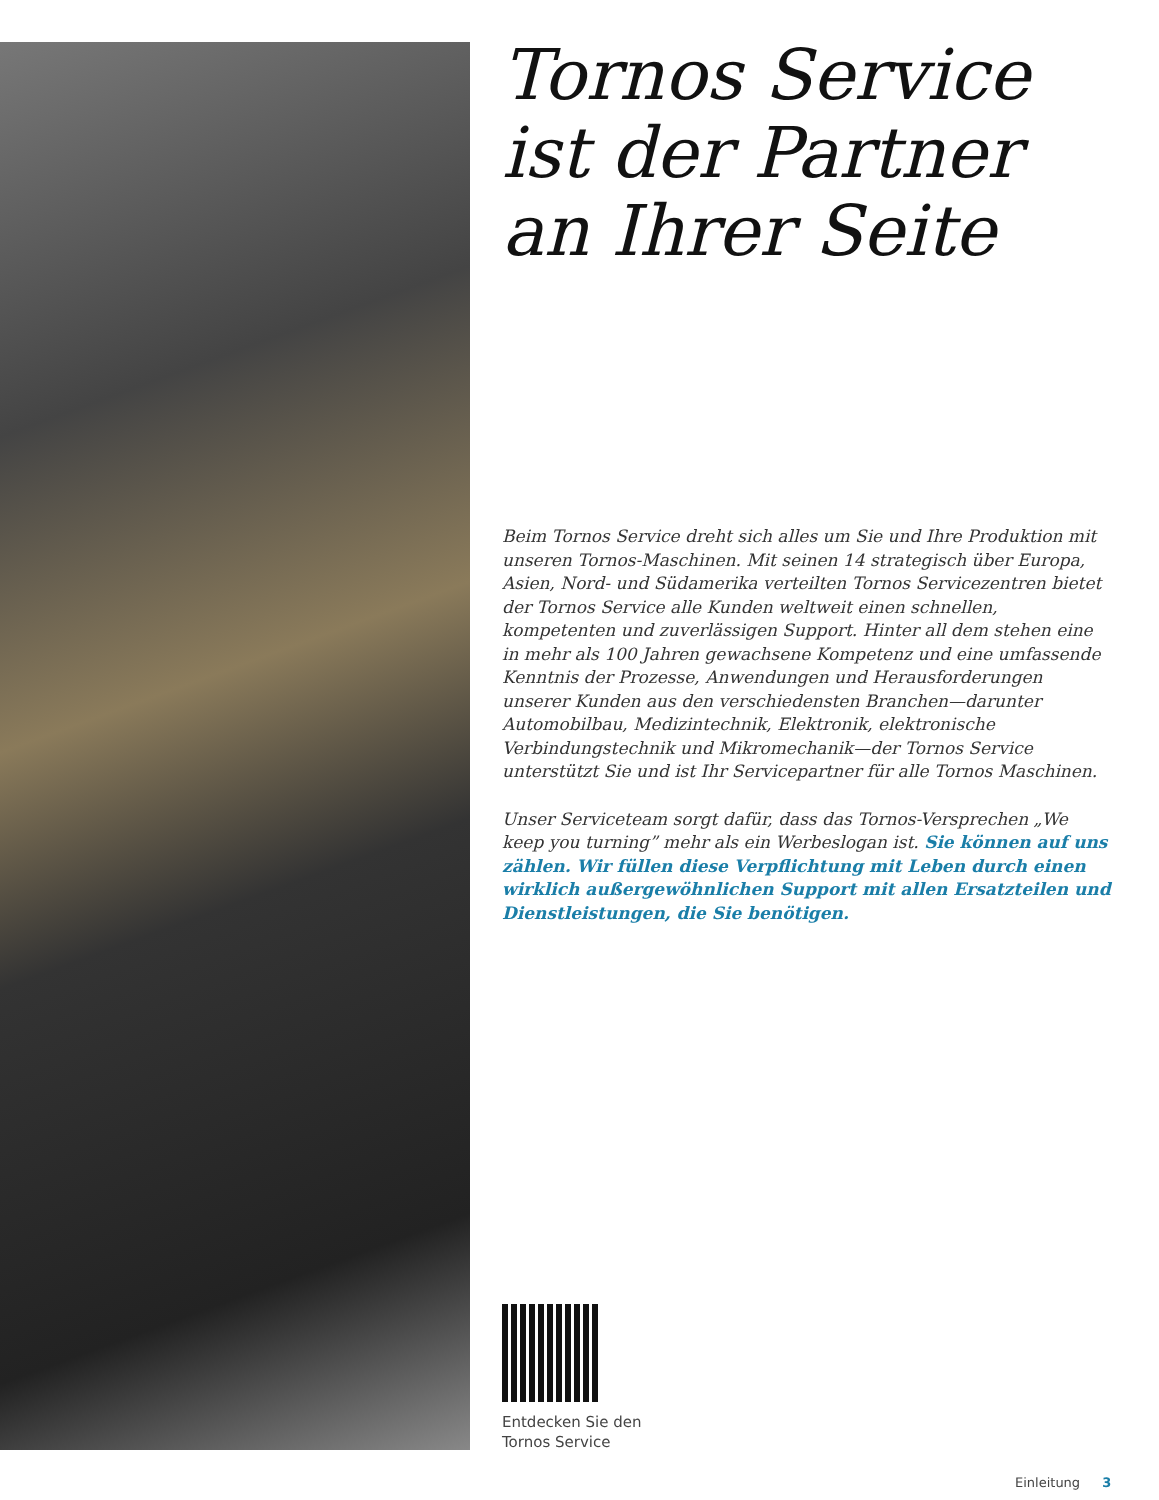Tornos Service ist der Partner an Ihrer Seite
Beim Tornos Service dreht sich alles um Sie und Ihre Produktion mit unseren Tornos-Maschinen. Mit seinen 14 strategisch über Europa, Asien, Nord- und Südamerika verteilten Tornos Servicezentren bietet der Tornos Service alle Kunden weltweit einen schnellen, kompetenten und zuverlässigen Support. Hinter all dem stehen eine in mehr als 100 Jahren gewachsene Kompetenz und eine umfassende Kenntnis der Prozesse, Anwendungen und Herausforderungen unserer Kunden aus den verschiedensten Branchen—darunter Automobilbau, Medizintechnik, Elektronik, elektronische Verbindungstechnik und Mikromechanik—der Tornos Service unterstützt Sie und ist Ihr Servicepartner für alle Tornos Maschinen.
Unser Serviceteam sorgt dafür, dass das Tornos-Versprechen „We keep you turning” mehr als ein Werbeslogan ist. Sie können auf uns zählen. Wir füllen diese Verpflichtung mit Leben durch einen wirklich außergewöhnlichen Support mit allen Ersatzteilen und Dienstleistungen, die Sie benötigen.
Entdecken Sie den
Tornos Service
Einleitung 3